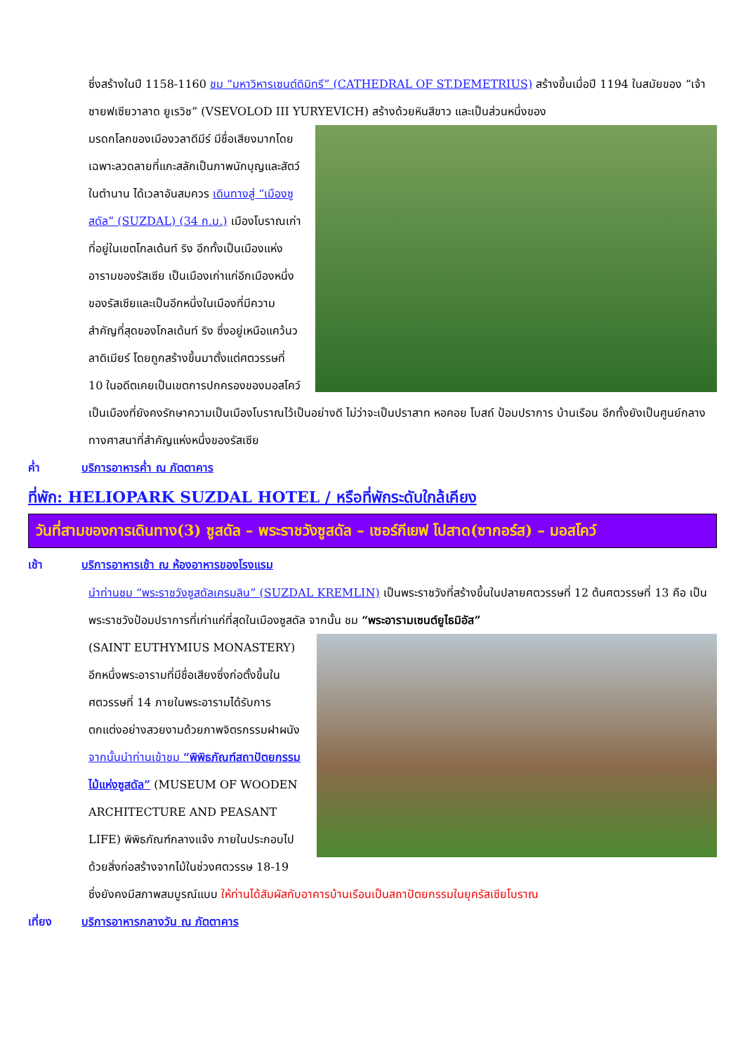ซึ่งสร้างในปี 1158-1160 ชม “มหาวิหารเซนต์ดิมิทรี” (CATHEDRAL OF ST.DEMETRIUS) สร้างขึ้นเมื่อปี 1194 ในสมัยของ “เจ้าชายฟเซียวาลาด ยูเรวิช” (VSEVOLOD III YURYEVICH) สร้างด้วยหินสีขาว และเป็นส่วนหนึ่งของ
มรดกโลกของเมืองวลาดีมีร์ มีชื่อเสียงมากโดยเฉพาะลวดลายที่แกะสลักเป็นภาพนักบุญและสัตว์ในตำนาน ได้เวลาอันสมควร เดินทางสู่ “เมืองซูสดัล” (SUZDAL) (34 ก.ม.) เมืองโบราณเก่าที่อยู่ในเขตโกลเด้นท์ ริง อีกทั้งเป็นเมืองแห่งอารามของรัสเซีย เป็นเมืองเก่าแก่อีกเมืองหนึ่งของรัสเซียและเป็นอีกหนึ่งในเมืองที่มีความสำคัญที่สุดของโกลเด้นท์ ริง ซึ่งอยู่เหนือแคว้นวลาดิเมียร์ โดยถูกสร้างขึ้นมาตั้งแต่ศตวรรษที่ 10 ในอดีตเคยเป็นเขตการปกครองของมอสโคว์ เป็นเมืองที่ยังคงรักษาความเป็นเมืองโบราณไว้เป็นอย่างดี ไม่ว่าจะเป็นปราสาท หอคอย โบสถ์ ป้อมปราการ บ้านเรือน อีกทั้งยังเป็นศูนย์กลางทางศาสนาที่สำคัญแห่งหนึ่งของรัสเซีย
ค่ำ บริการอาหารค่ำ ณ ภัตตาคาร
ที่พัก: HELIOPARK SUZDAL HOTEL / หรือที่พักระดับใกล้เคียง
วันที่สามของการเดินทาง(3) ซูสดัล – พระราชวังซูสดัล – เซอร์กีเยฟ โปสาด(ซากอร์ส) – มอสโคว์
เช้า บริการอาหารเช้า ณ ห้องอาหารของโรงแรม
นำท่านชม “พระราชวังซูสดัลเครมลิน” (SUZDAL KREMLIN) เป็นพระราชวังที่สร้างขึ้นในปลายศตวรรษที่ 12 ต้นศตวรรษที่ 13 คือ เป็นพระราชวังป้อมปราการที่เก่าแก่ที่สุดในเมืองซูสดัล จากนั้น ชม “พระอารามเซนต์ยูไธมิอัส”
(SAINT EUTHYMIUS MONASTERY) อีกหนึ่งพระอารามที่มีชื่อเสียงซึ่งก่อตั้งขึ้นในศตวรรษที่ 14 ภายในพระอารามได้รับการตกแต่งอย่างสวยงามด้วยภาพจิตรกรรมฝาผนัง จากนั้นนำท่านเข้าชม “พิพิธภัณฑ์สถาปัตยกรรมไม้แห่งซูสดัล” (MUSEUM OF WOODEN ARCHITECTURE AND PEASANT LIFE) พิพิธภัณฑ์กลางแจ้ง ภายในประกอบไปด้วยสิ่งก่อสร้างจากไม้ในช่วงศตวรรษ 18-19 ซึ่งยังคงมีสภาพสมบูรณ์แบบ ให้ท่านได้สัมผัสกับอาคารบ้านเรือนเป็นสถาปัตยกรรมในยุครัสเซียโบราณ
เที่ยง บริการอาหารกลางวัน ณ ภัตตาคาร